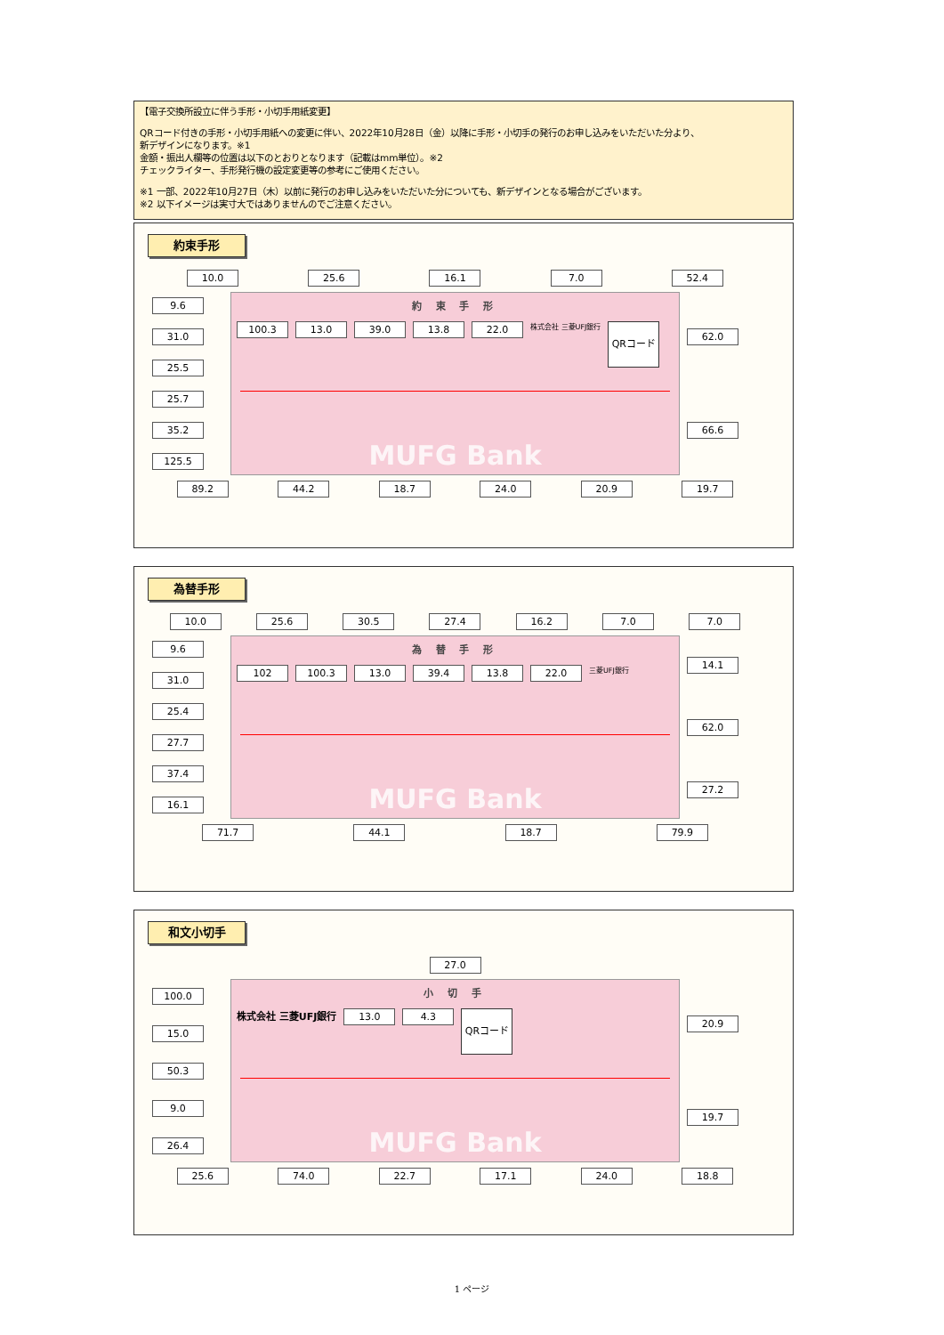【電子交換所設立に伴う手形・小切手用紙変更】
QRコード付きの手形・小切手用紙への変更に伴い、2022年10月28日（金）以降に手形・小切手の発行のお申し込みをいただいた分より、
新デザインになります。※1
金額・振出人欄等の位置は以下のとおりとなります（記載はmm単位）。※2
チェックライター、手形発行機の設定変更等の参考にご使用ください。
※1 一部、2022年10月27日（木）以前に発行のお申し込みをいただいた分についても、新デザインとなる場合がございます。
※2 以下イメージは実寸大ではありませんのでご注意ください。
約束手形
10.0 25.6 16.1 7.0 52.4
9.6
31.0
25.5
25.7
35.2
125.5
約 束 手 形
100.3 13.0 39.0 13.8 22.0 株式会社 三菱UFJ銀行 QRコード
MUFG Bank
62.0
66.6
89.2 44.2 18.7 24.0 20.9 19.7
為替手形
10.0 25.6 30.5 27.4 16.2 7.0 7.0
9.6
31.0
25.4
27.7
37.4
16.1
為 替 手 形
102 100.3 13.0 39.4 13.8 22.0 三菱UFJ銀行
MUFG Bank
14.1
62.0
27.2
71.7 44.1 18.7 79.9
和文小切手
27.0
100.0
15.0
50.3
9.0
26.4
小 切 手
株式会社 三菱UFJ銀行 13.0 4.3 QRコード
MUFG Bank
20.9
19.7
25.6 74.0 22.7 17.1 24.0 18.8
1 ページ